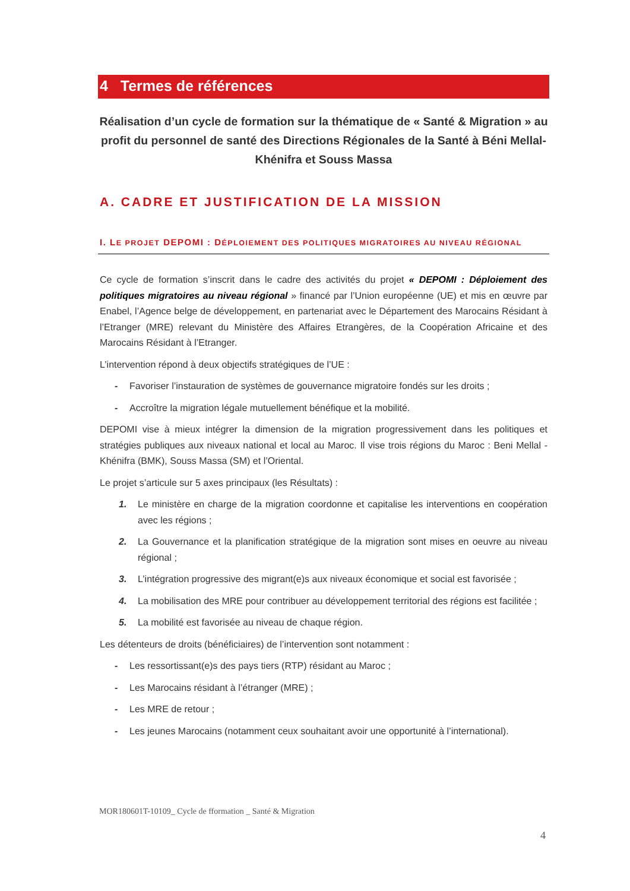4 Termes de références
Réalisation d’un cycle de formation sur la thématique de « Santé & Migration » au profit du personnel de santé des Directions Régionales de la Santé à Béni Mellal-Khénifra et Souss Massa
A. CADRE ET JUSTIFICATION DE LA MISSION
I. LE PROJET DEPOMI : DÉPLOIEMENT DES POLITIQUES MIGRATOIRES AU NIVEAU RÉGIONAL
Ce cycle de formation s’inscrit dans le cadre des activités du projet « DEPOMI : Déploiement des politiques migratoires au niveau régional » financé par l’Union européenne (UE) et mis en œuvre par Enabel, l’Agence belge de développement, en partenariat avec le Département des Marocains Résidant à l’Etranger (MRE) relevant du Ministère des Affaires Etrangères, de la Coopération Africaine et des Marocains Résidant à l’Etranger.
L’intervention répond à deux objectifs stratégiques de l’UE :
- Favoriser l’instauration de systèmes de gouvernance migratoire fondés sur les droits ;
- Accroître la migration légale mutuellement bénéfique et la mobilité.
DEPOMI vise à mieux intégrer la dimension de la migration progressivement dans les politiques et stratégies publiques aux niveaux national et local au Maroc. Il vise trois régions du Maroc : Beni Mellal - Khénifra (BMK), Souss Massa (SM) et l’Oriental.
Le projet s’articule sur 5 axes principaux (les Résultats) :
1. Le ministère en charge de la migration coordonne et capitalise les interventions en coopération avec les régions ;
2. La Gouvernance et la planification stratégique de la migration sont mises en oeuvre au niveau régional ;
3. L’intégration progressive des migrant(e)s aux niveaux économique et social est favorisée ;
4. La mobilisation des MRE pour contribuer au développement territorial des régions est facilitée ;
5. La mobilité est favorisée au niveau de chaque région.
Les détenteurs de droits (bénéficiaires) de l’intervention sont notamment :
- Les ressortissant(e)s des pays tiers (RTP) résidant au Maroc ;
- Les Marocains résidant à l’étranger (MRE) ;
- Les MRE de retour ;
- Les jeunes Marocains (notamment ceux souhaitant avoir une opportunité à l’international).
MOR180601T-10109_ Cycle de fformation _ Santé & Migration
4